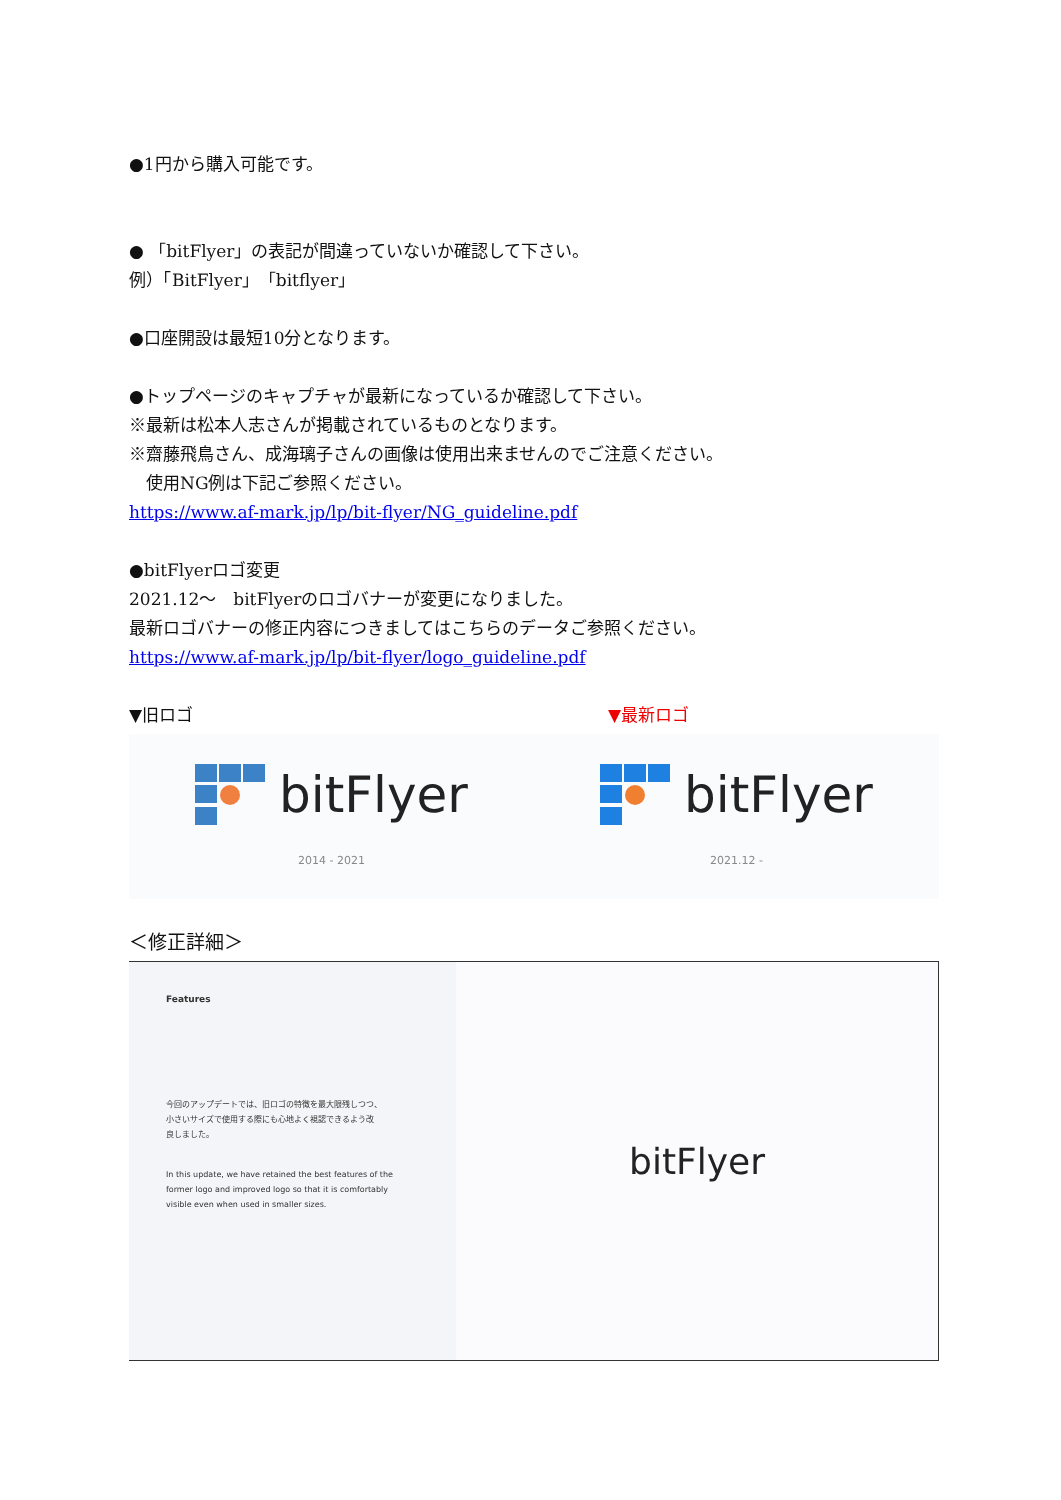●1円から購入可能です。
● 「bitFlyer」の表記が間違っていないか確認して下さい。
例）「BitFlyer」「bitflyer」
●口座開設は最短10分となります。
●トップページのキャプチャが最新になっているか確認して下さい。
※最新は松本人志さんが掲載されているものとなります。
※齋藤飛鳥さん、成海璃子さんの画像は使用出来ませんのでご注意ください。
　使用NG例は下記ご参照ください。
https://www.af-mark.jp/lp/bit-flyer/NG_guideline.pdf
●bitFlyerロゴ変更
2021.12～　bitFlyerのロゴバナーが変更になりました。
最新ロゴバナーの修正内容につきましてはこちらのデータご参照ください。
https://www.af-mark.jp/lp/bit-flyer/logo_guideline.pdf
▼旧ロゴ ▼最新ロゴ
bitFlyer
2014 - 2021
bitFlyer
2021.12 -
＜修正詳細＞
Features
今回のアップデートでは、旧ロゴの特徴を最大限残しつつ、
小さいサイズで使用する際にも心地よく視認できるよう改
良しました。
In this update, we have retained the best features of the
former logo and improved logo so that it is comfortably
visible even when used in smaller sizes.
bitFlyer